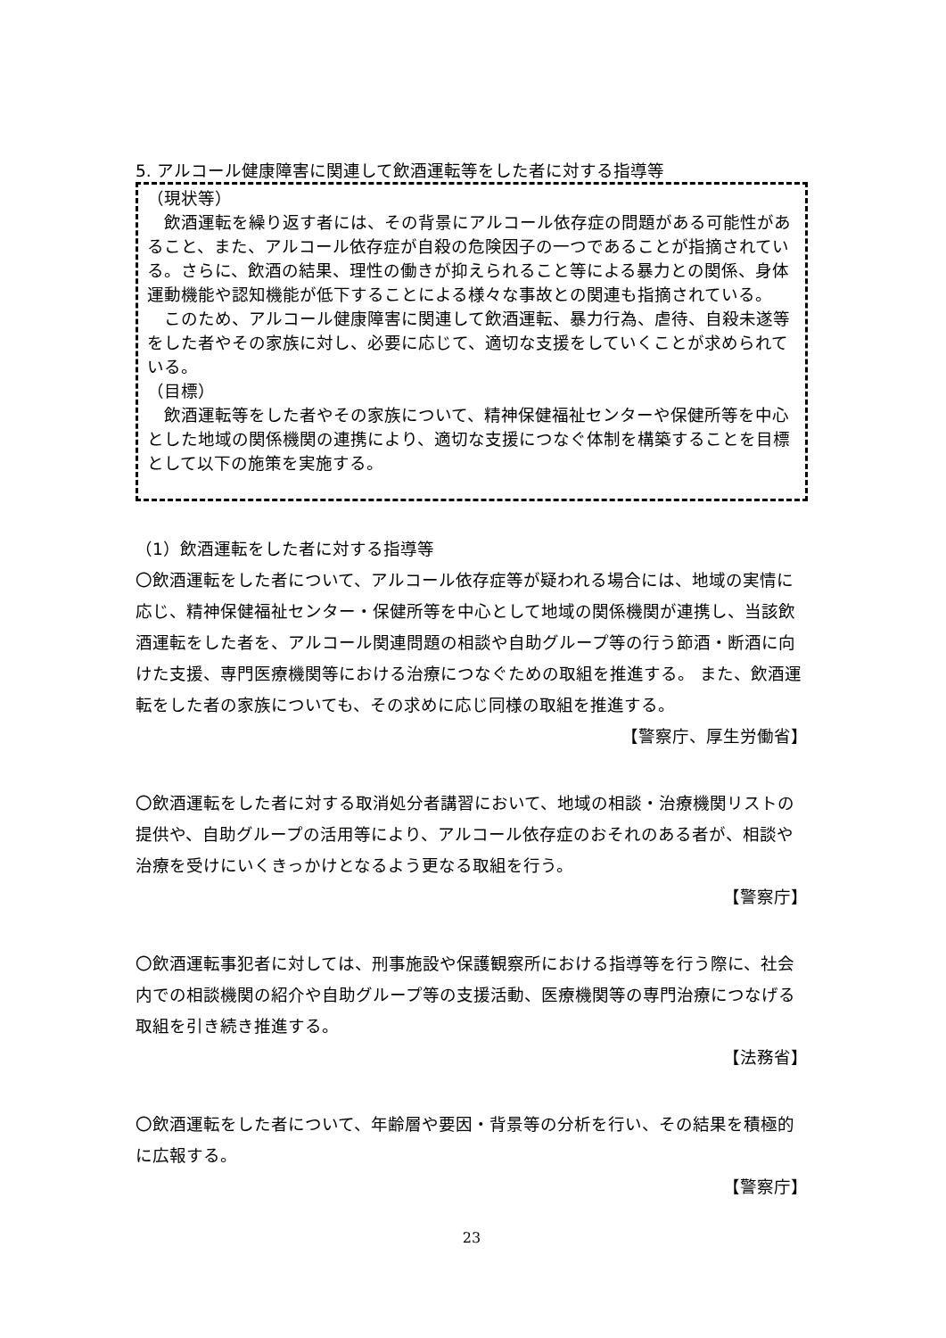5. アルコール健康障害に関連して飲酒運転等をした者に対する指導等
（現状等）
　飲酒運転を繰り返す者には、その背景にアルコール依存症の問題がある可能性があること、また、アルコール依存症が自殺の危険因子の一つであることが指摘されている。さらに、飲酒の結果、理性の働きが抑えられること等による暴力との関係、身体運動機能や認知機能が低下することによる様々な事故との関連も指摘されている。
　このため、アルコール健康障害に関連して飲酒運転、暴力行為、虐待、自殺未遂等をした者やその家族に対し、必要に応じて、適切な支援をしていくことが求められている。
（目標）
　飲酒運転等をした者やその家族について、精神保健福祉センターや保健所等を中心とした地域の関係機関の連携により、適切な支援につなぐ体制を構築することを目標として以下の施策を実施する。
（1）飲酒運転をした者に対する指導等
〇飲酒運転をした者について、アルコール依存症等が疑われる場合には、地域の実情に応じ、精神保健福祉センター・保健所等を中心として地域の関係機関が連携し、当該飲酒運転をした者を、アルコール関連問題の相談や自助グループ等の行う節酒・断酒に向けた支援、専門医療機関等における治療につなぐための取組を推進する。 また、飲酒運転をした者の家族についても、その求めに応じ同様の取組を推進する。
【警察庁、厚生労働省】
〇飲酒運転をした者に対する取消処分者講習において、地域の相談・治療機関リストの提供や、自助グループの活用等により、アルコール依存症のおそれのある者が、相談や治療を受けにいくきっかけとなるよう更なる取組を行う。
【警察庁】
〇飲酒運転事犯者に対しては、刑事施設や保護観察所における指導等を行う際に、社会内での相談機関の紹介や自助グループ等の支援活動、医療機関等の専門治療につなげる取組を引き続き推進する。
【法務省】
〇飲酒運転をした者について、年齢層や要因・背景等の分析を行い、その結果を積極的に広報する。
【警察庁】
23